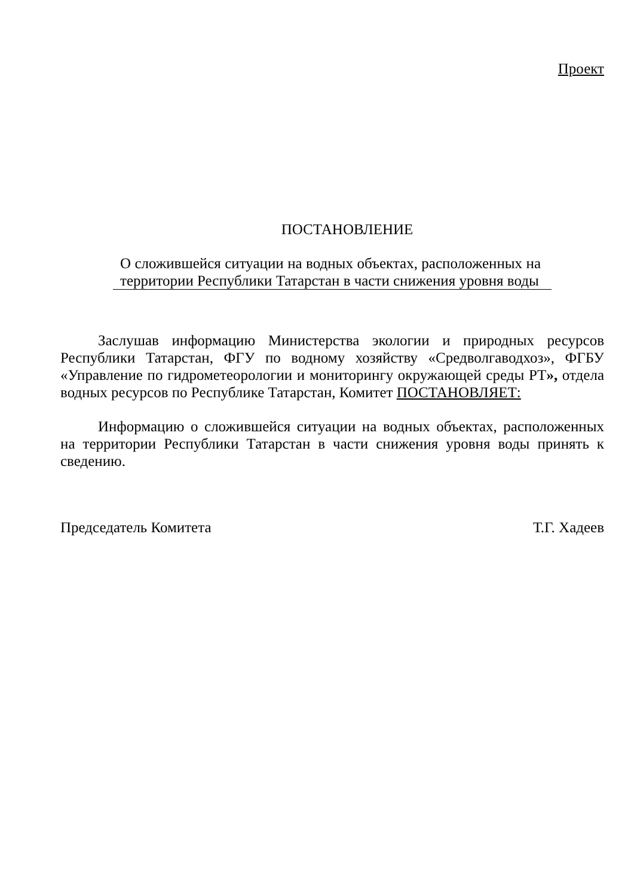Проект
ПОСТАНОВЛЕНИЕ
О сложившейся ситуации на водных объектах, расположенных на территории Республики Татарстан в части снижения уровня воды
Заслушав информацию Министерства экологии и природных ресурсов Республики Татарстан, ФГУ по водному хозяйству «Средволгаводхоз», ФГБУ «Управление по гидрометеорологии и мониторингу окружающей среды РТ», отдела водных ресурсов по Республике Татарстан, Комитет ПОСТАНОВЛЯЕТ:
Информацию о сложившейся ситуации на водных объектах, расположенных на территории Республики Татарстан в части снижения уровня воды принять к сведению.
Председатель Комитета Т.Г. Хадеев